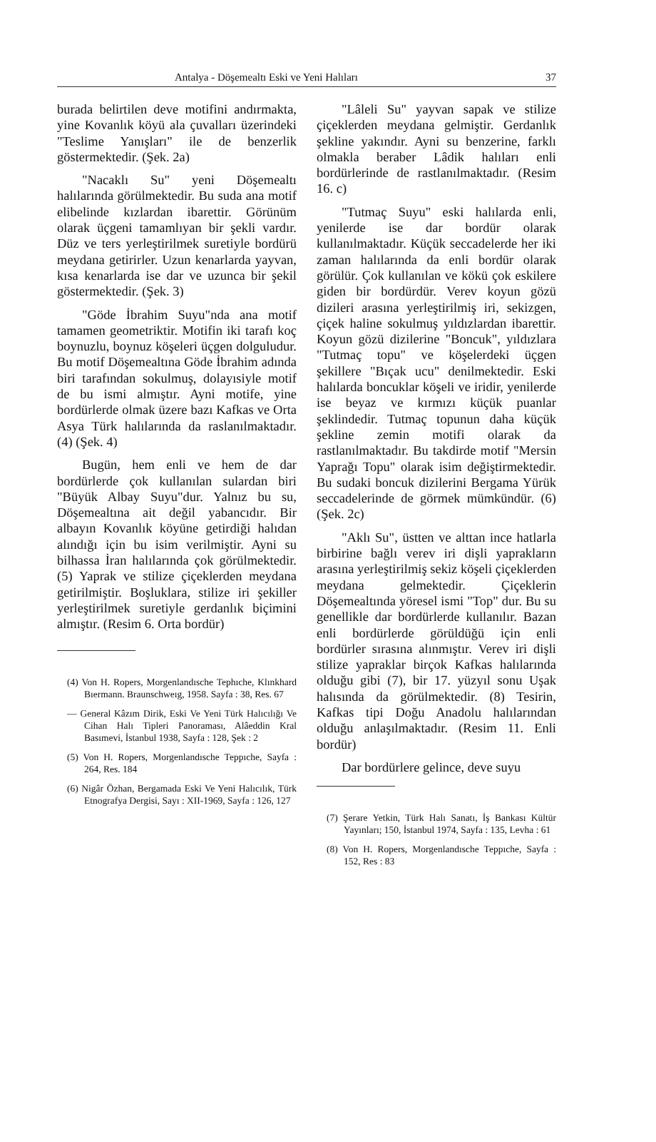Antalya - Döşemealtı Eski ve Yeni Halıları 37
burada belirtilen deve motifini andırmakta, yine Kovanlık köyü ala çuvalları üzerindeki "Teslime Yanışları" ile de benzerlik göstermektedir. (Şek. 2a)
"Nacaklı Su" yeni Döşemealtı halılarında görülmektedir. Bu suda ana motif elibelinde kızlardan ibarettir. Görünüm olarak üçgeni tamamlıyan bir şekli vardır. Düz ve ters yerleştirilmek suretiyle bordürü meydana getirirler. Uzun kenarlarda yayvan, kısa kenarlarda ise dar ve uzunca bir şekil göstermektedir. (Şek. 3)
"Göde İbrahim Suyu"nda ana motif tamamen geometriktir. Motifin iki tarafı koç boynuzlu, boynuz köşeleri üçgen dolguludur. Bu motif Döşemealtına Göde İbrahim adında biri tarafından sokulmuş, dolayısiyle motif de bu ismi almıştır. Ayni motife, yine bordürlerde olmak üzere bazı Kafkas ve Orta Asya Türk halılarında da raslanılmaktadır. (4) (Şek. 4)
Bugün, hem enli ve hem de dar bordürlerde çok kullanılan sulardan biri "Büyük Albay Suyu"dur. Yalnız bu su, Döşemealtına ait değil yabancıdır. Bir albayın Kovanlık köyüne getirdiği halıdan alındığı için bu isim verilmiştir. Ayni su bilhassa İran halılarında çok görülmektedir. (5) Yaprak ve stilize çiçeklerden meydana getirilmiştir. Boşluklara, stilize iri şekiller yerleştirilmek suretiyle gerdanlık biçimini almıştır. (Resim 6. Orta bordür)
(4) Von H. Ropers, Morgenlandısche Tephıche, Klınkhard Bıermann. Braunschweıg, 1958. Sayfa : 38, Res. 67
— General Kâzım Dirik, Eski Ve Yeni Türk Halıcılığı Ve Cihan Halı Tipleri Panoraması, Alâeddin Kral Basımevi, İstanbul 1938, Sayfa : 128, Şek : 2
(5) Von H. Ropers, Morgenlandısche Teppıche, Sayfa : 264, Res. 184
(6) Nigâr Özhan, Bergamada Eski Ve Yeni Halıcılık, Türk Etnografya Dergisi, Sayı : XII-1969, Sayfa : 126, 127
"Lâleli Su" yayvan sapak ve stilize çiçeklerden meydana gelmiştir. Gerdanlık şekline yakındır. Ayni su benzerine, farklı olmakla beraber Lâdik halıları enli bordürlerinde de rastlanılmaktadır. (Resim 16. c)
"Tutmaç Suyu" eski halılarda enli, yenilerde ise dar bordür olarak kullanılmaktadır. Küçük seccadelerde her iki zaman halılarında da enli bordür olarak görülür. Çok kullanılan ve kökü çok eskilere giden bir bordürdür. Verev koyun gözü dizileri arasına yerleştirilmiş iri, sekizgen, çiçek haline sokulmuş yıldızlardan ibarettir. Koyun gözü dizilerine "Boncuk", yıldızlara "Tutmaç topu" ve köşelerdeki üçgen şekillere "Bıçak ucu" denilmektedir. Eski halılarda boncuklar köşeli ve iridir, yenilerde ise beyaz ve kırmızı küçük puanlar şeklindedir. Tutmaç topunun daha küçük şekline zemin motifi olarak da rastlanılmaktadır. Bu takdirde motif "Mersin Yaprağı Topu" olarak isim değiştirmektedir. Bu sudaki boncuk dizilerini Bergama Yürük seccadelerinde de görmek mümkündür. (6) (Şek. 2c)
"Aklı Su", üstten ve alttan ince hatlarla birbirine bağlı verev iri dişli yaprakların arasına yerleştirilmiş sekiz köşeli çiçeklerden meydana gelmektedir. Çiçeklerin Döşemealtında yöresel ismi "Top" dur. Bu su genellikle dar bordürlerde kullanılır. Bazan enli bordürlerde görüldüğü için enli bordürler sırasına alınmıştır. Verev iri dişli stilize yapraklar birçok Kafkas halılarında olduğu gibi (7), bir 17. yüzyıl sonu Uşak halısında da görülmektedir. (8) Tesirin, Kafkas tipi Doğu Anadolu halılarından olduğu anlaşılmaktadır. (Resim 11. Enli bordür)
Dar bordürlere gelince, deve suyu
(7) Şerare Yetkin, Türk Halı Sanatı, İş Bankası Kültür Yayınları; 150, İstanbul 1974, Sayfa : 135, Levha : 61
(8) Von H. Ropers, Morgenlandısche Teppıche, Sayfa : 152, Res : 83